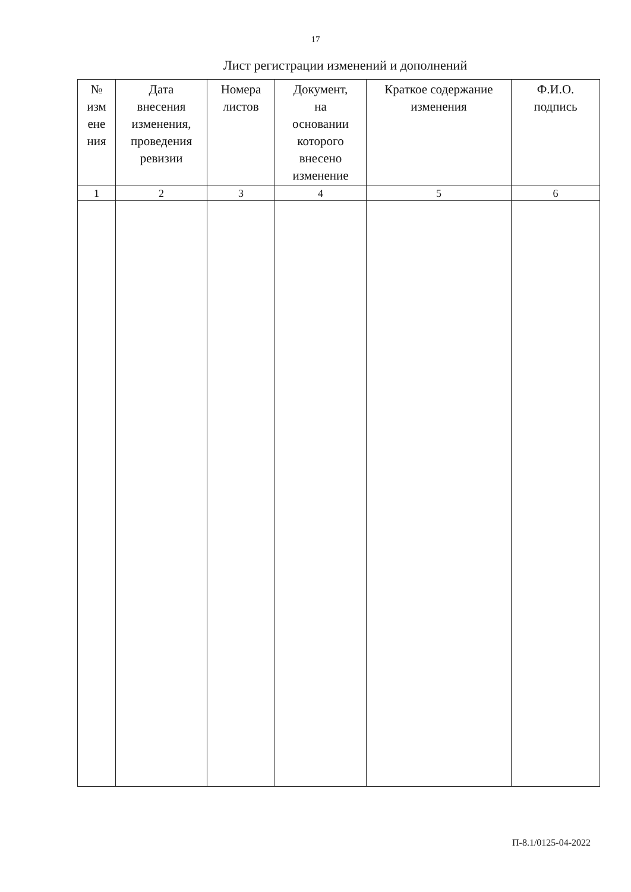17
Лист регистрации изменений и дополнений
| № изм ене ния | Дата внесения изменения, проведения ревизии | Номера листов | Документ, на основании которого внесено изменение | Краткое содержание изменения | Ф.И.О. подпись |
| --- | --- | --- | --- | --- | --- |
| 1 | 2 | 3 | 4 | 5 | 6 |
П-8.1/0125-04-2022